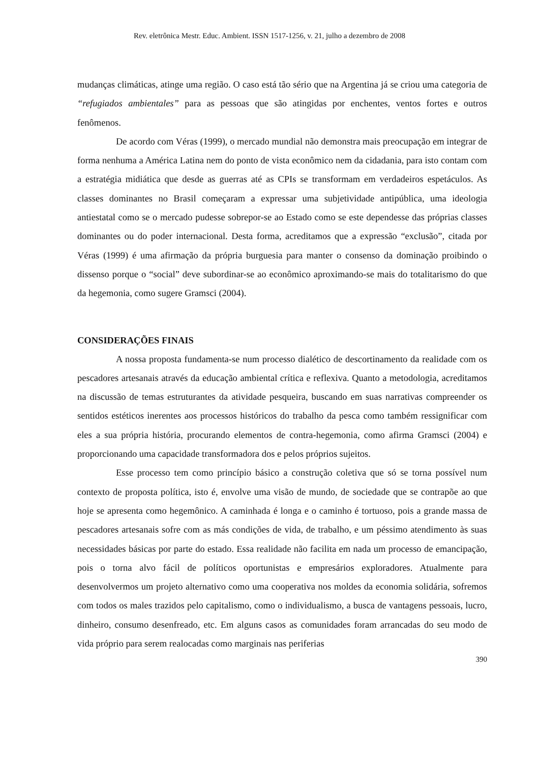Rev. eletrônica Mestr. Educ. Ambient. ISSN 1517-1256, v. 21, julho a dezembro de 2008
mudanças climáticas, atinge uma região. O caso está tão sério que na Argentina já se criou uma categoria de “refugiados ambientales” para as pessoas que são atingidas por enchentes, ventos fortes e outros fenômenos.
De acordo com Véras (1999), o mercado mundial não demonstra mais preocupação em integrar de forma nenhuma a América Latina nem do ponto de vista econômico nem da cidadania, para isto contam com a estratégia midiática que desde as guerras até as CPIs se transformam em verdadeiros espetáculos. As classes dominantes no Brasil começaram a expressar uma subjetividade antipública, uma ideologia antiestatal como se o mercado pudesse sobrepor-se ao Estado como se este dependesse das próprias classes dominantes ou do poder internacional. Desta forma, acreditamos que a expressão “exclusão”, citada por Véras (1999) é uma afirmação da própria burguesia para manter o consenso da dominação proibindo o dissenso porque o “social” deve subordinar-se ao econômico aproximando-se mais do totalitarismo do que da hegemonia, como sugere Gramsci (2004).
CONSIDERAÇÕES FINAIS
A nossa proposta fundamenta-se num processo dialético de descortinamento da realidade com os pescadores artesanais através da educação ambiental crítica e reflexiva. Quanto a metodologia, acreditamos na discussão de temas estruturantes da atividade pesqueira, buscando em suas narrativas compreender os sentidos estéticos inerentes aos processos históricos do trabalho da pesca como também ressignificar com eles a sua própria história, procurando elementos de contra-hegemonia, como afirma Gramsci (2004) e proporcionando uma capacidade transformadora dos e pelos próprios sujeitos.
Esse processo tem como princípio básico a construção coletiva que só se torna possível num contexto de proposta política, isto é, envolve uma visão de mundo, de sociedade que se contrapõe ao que hoje se apresenta como hegemônico. A caminhada é longa e o caminho é tortuoso, pois a grande massa de pescadores artesanais sofre com as más condições de vida, de trabalho, e um péssimo atendimento às suas necessidades básicas por parte do estado. Essa realidade não facilita em nada um processo de emancipação, pois o torna alvo fácil de políticos oportunistas e empresários exploradores. Atualmente para desenvolvermos um projeto alternativo como uma cooperativa nos moldes da economia solidária, sofremos com todos os males trazidos pelo capitalismo, como o individualismo, a busca de vantagens pessoais, lucro, dinheiro, consumo desenfreado, etc. Em alguns casos as comunidades foram arrancadas do seu modo de vida próprio para serem realocadas como marginais nas periferias
390